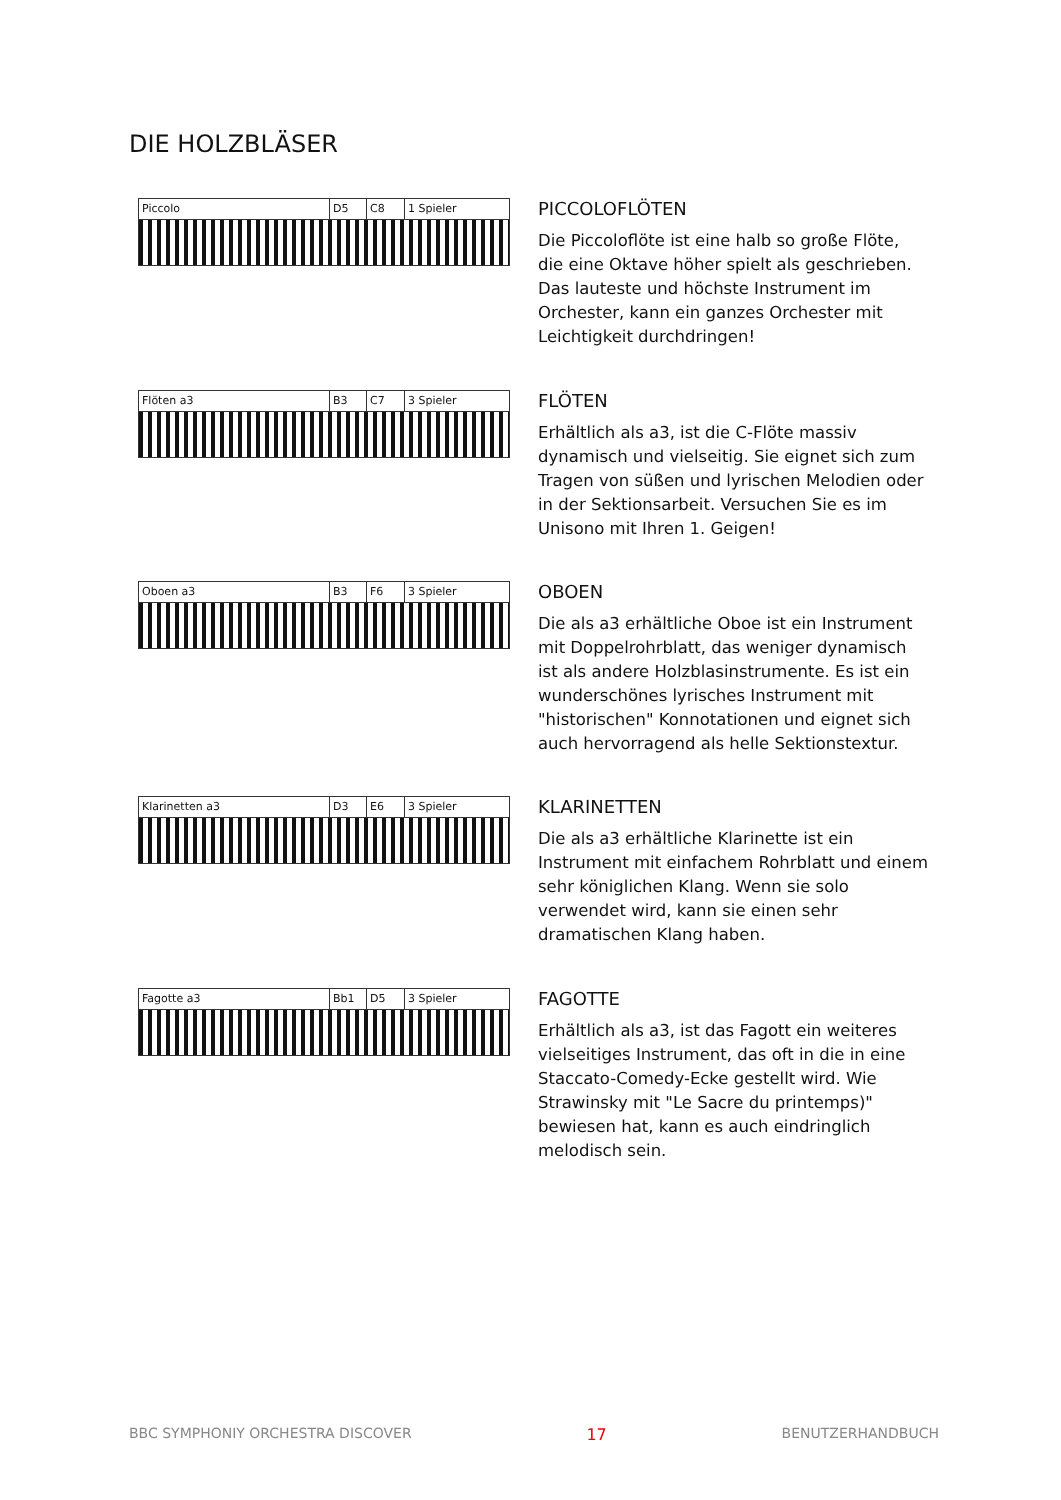DIE HOLZBLÄSER
Piccolo D5 C8 1 Spieler
PICCOLOFLÖTEN
Die Piccoloflöte ist eine halb so große Flöte, die eine Oktave höher spielt als geschrieben. Das lauteste und höchste Instrument im Orchester, kann ein ganzes Orchester mit Leichtigkeit durchdringen!
Flöten a3 B3 C7 3 Spieler
FLÖTEN
Erhältlich als a3, ist die C-Flöte massiv dynamisch und vielseitig. Sie eignet sich zum Tragen von süßen und lyrischen Melodien oder in der Sektionsarbeit. Versuchen Sie es im Unisono mit Ihren 1. Geigen!
Oboen a3 B3 F6 3 Spieler
OBOEN
Die als a3 erhältliche Oboe ist ein Instrument mit Doppelrohrblatt, das weniger dynamisch ist als andere Holzblasinstrumente. Es ist ein wunderschönes lyrisches Instrument mit "historischen" Konnotationen und eignet sich auch hervorragend als helle Sektionstextur.
Klarinetten a3 D3 E6 3 Spieler
KLARINETTEN
Die als a3 erhältliche Klarinette ist ein Instrument mit einfachem Rohrblatt und einem sehr königlichen Klang. Wenn sie solo verwendet wird, kann sie einen sehr dramatischen Klang haben.
Fagotte a3 Bb1 D5 3 Spieler
FAGOTTE
Erhältlich als a3, ist das Fagott ein weiteres vielseitiges Instrument, das oft in die in eine Staccato-Comedy-Ecke gestellt wird. Wie Strawinsky mit "Le Sacre du printemps)" bewiesen hat, kann es auch eindringlich melodisch sein.
BBC SYMPHONIY ORCHESTRA DISCOVER 17 BENUTZERHANDBUCH